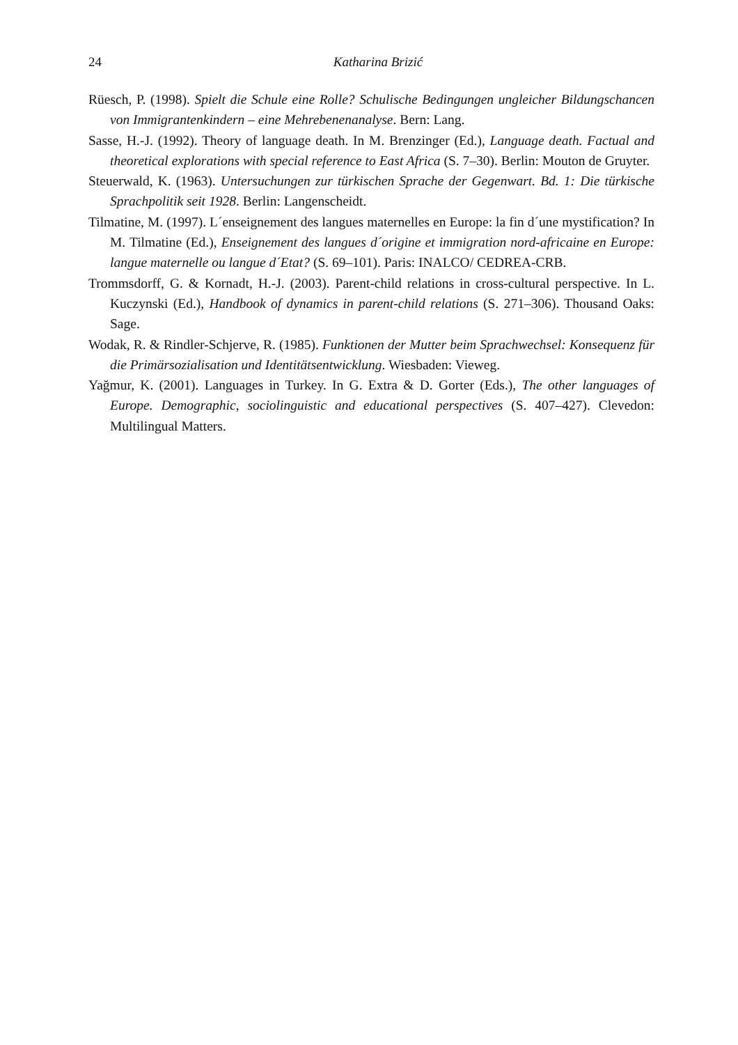24
Katharina Brizić
Rüesch, P. (1998). Spielt die Schule eine Rolle? Schulische Bedingungen ungleicher Bildungschancen von Immigrantenkindern – eine Mehrebenenanalyse. Bern: Lang.
Sasse, H.-J. (1992). Theory of language death. In M. Brenzinger (Ed.), Language death. Factual and theoretical explorations with special reference to East Africa (S. 7–30). Berlin: Mouton de Gruyter.
Steuerwald, K. (1963). Untersuchungen zur türkischen Sprache der Gegenwart. Bd. 1: Die türkische Sprachpolitik seit 1928. Berlin: Langenscheidt.
Tilmatine, M. (1997). L´enseignement des langues maternelles en Europe: la fin d´une mystification? In M. Tilmatine (Ed.), Enseignement des langues d´origine et immigration nord-africaine en Europe: langue maternelle ou langue d´Etat? (S. 69–101). Paris: INALCO/ CEDREA-CRB.
Trommsdorff, G. & Kornadt, H.-J. (2003). Parent-child relations in cross-cultural perspective. In L. Kuczynski (Ed.), Handbook of dynamics in parent-child relations (S. 271–306). Thousand Oaks: Sage.
Wodak, R. & Rindler-Schjerve, R. (1985). Funktionen der Mutter beim Sprachwechsel: Konsequenz für die Primärsozialisation und Identitätsentwicklung. Wiesbaden: Vieweg.
Yağmur, K. (2001). Languages in Turkey. In G. Extra & D. Gorter (Eds.), The other languages of Europe. Demographic, sociolinguistic and educational perspectives (S. 407–427). Clevedon: Multilingual Matters.